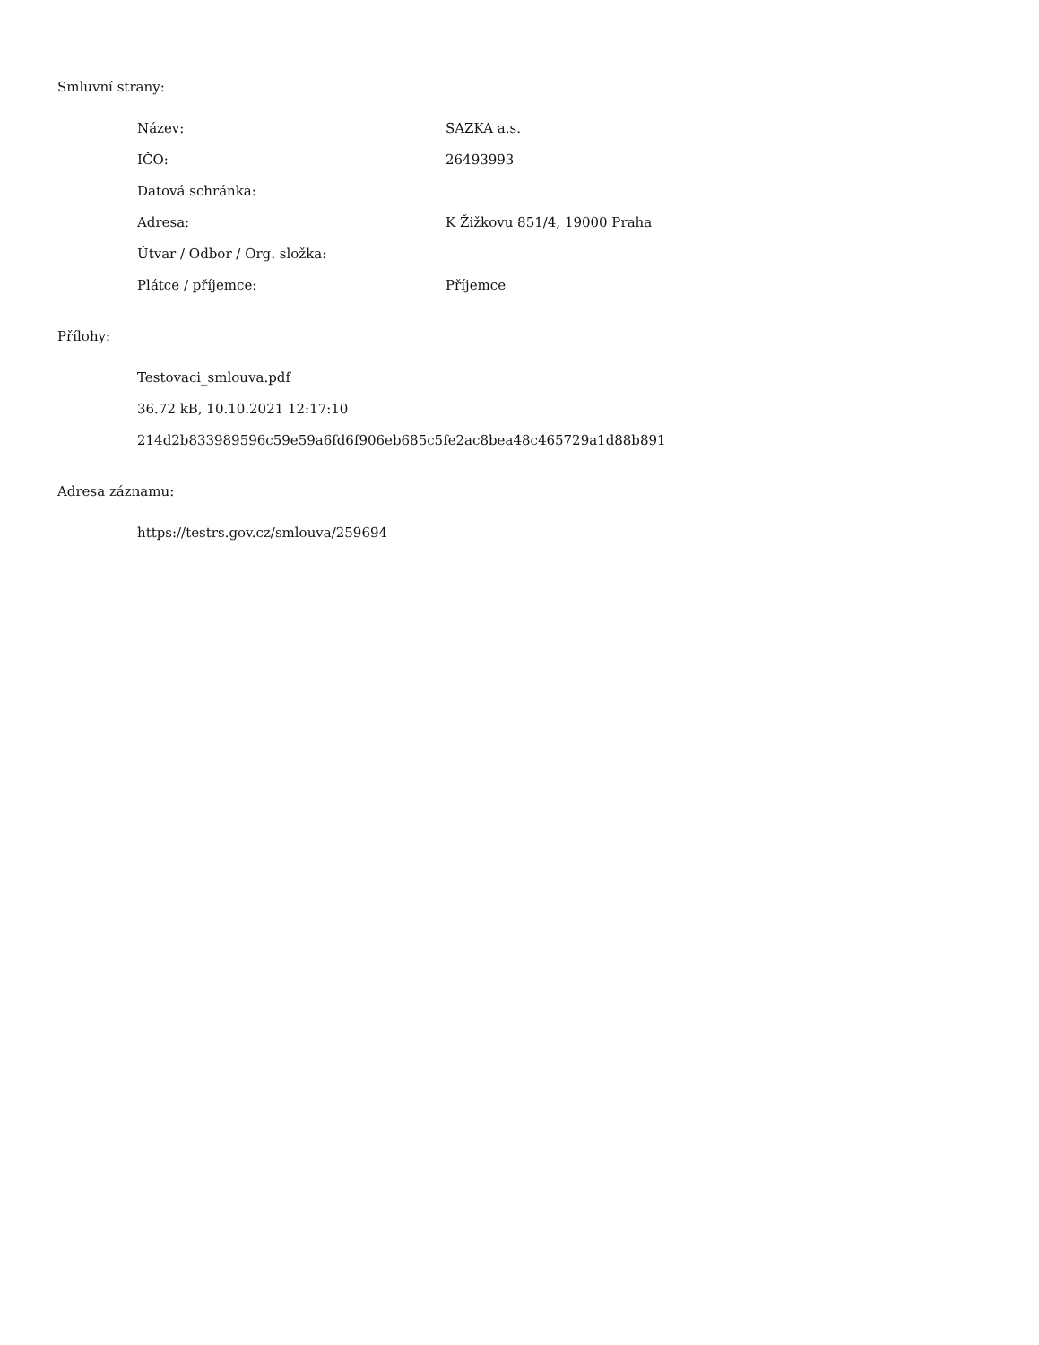Smluvní strany:
| Název: | SAZKA a.s. |
| IČO: | 26493993 |
| Datová schránka: | |
| Adresa: | K Žižkovu 851/4, 19000 Praha |
| Útvar / Odbor / Org. složka: | |
| Plátce / příjemce: | Příjemce |
Přílohy:
| Testovaci_smlouva.pdf |
| 36.72 kB, 10.10.2021 12:17:10 |
| 214d2b833989596c59e59a6fd6f906eb685c5fe2ac8bea48c465729a1d88b891 |
Adresa záznamu:
| https://testrs.gov.cz/smlouva/259694 |